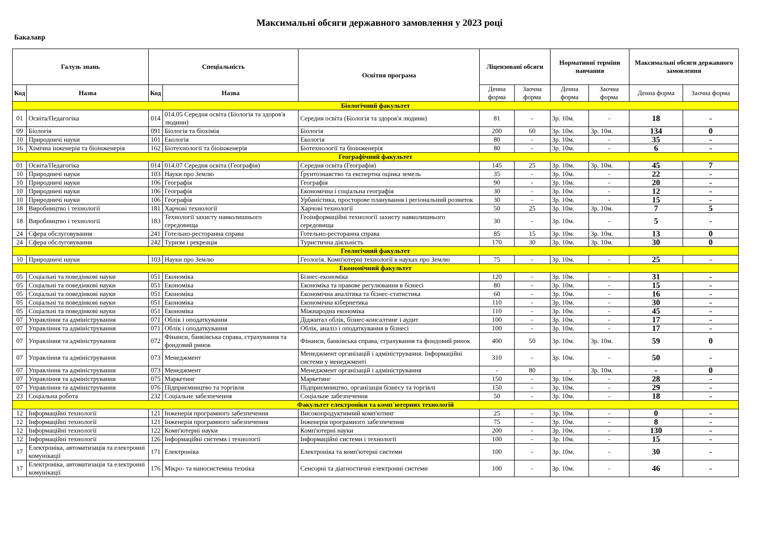Максимальні обсяги державного замовлення у 2023 році
Бакалавр
| Галузь знань | | Спеціальність | | Освітня програма | Ліцензовані обсяги | | Нормативні терміни навчання | | Максимальні обсяги державного замовлення | |
| --- | --- | --- | --- | --- | --- | --- | --- | --- | --- | --- |
| Код | Назва | Код | Назва | | Денна форма | Заочна форма | Денна форма | Заочна форма | Денна форма | Заочна форма |
| Біологічний факультет | | | | | | | | | | |
| 01 | Освіта/Педагогіка | 014 | 014.05 Середня освіта (Біологія та здоров'я людини) | Середня освіта (Біологія та здоров'я людини) | 81 | - | 3р. 10м. | - | 18 | - |
| 09 | Біологія | 091 | Біологія та біохімія | Біологія | 200 | 60 | 3р. 10м. | 3р. 10м. | 134 | 0 |
| 10 | Природничі науки | 101 | Екологія | Екологія | 80 | - | 3р. 10м. | - | 35 | - |
| 16 | Хімічна інженерія та біоінженерія | 162 | Біотехнології та біоінженерія | Біотехнології та біоінженерія | 80 | - | 3р. 10м. | - | 6 | - |
| Географічний факультет | | | | | | | | | | |
| 01 | Освіта/Педагогіка | 014 | 014.07 Середня освіта (Географія) | Середня освіта (Географія) | 145 | 25 | 3р. 10м. | 3р. 10м. | 45 | 7 |
| 10 | Природничі науки | 103 | Науки про Землю | Ґрунтознавство та експертна оцінка земель | 35 | - | 3р. 10м. | - | 22 | - |
| 10 | Природничі науки | 106 | Географія | Географія | 90 | - | 3р. 10м. | - | 20 | - |
| 10 | Природничі науки | 106 | Географія | Економічна і соціальна географія | 30 | - | 3р. 10м. | - | 12 | - |
| 10 | Природничі науки | 106 | Географія | Урбаністика, просторове планування і регіональний розвиток | 30 | - | 3р. 10м. | - | 15 | - |
| 18 | Виробництво і технології | 181 | Харчові технології | Харчові технології | 50 | 25 | 3р. 10м. | 3р. 10м. | 7 | 5 |
| 18 | Виробництво і технології | 183 | Технології захисту навколишнього середовища | Геоінформаційні технології захисту навколишнього середовища | 30 | - | 3р. 10м. | - | 5 | - |
| 24 | Сфера обслуговування | 241 | Готельно-ресторанна справа | Готельно-ресторанна справа | 85 | 15 | 3р. 10м. | 3р. 10м. | 13 | 0 |
| 24 | Сфера обслуговування | 242 | Туризм і рекреація | Туристична діяльність | 170 | 30 | 3р. 10м. | 3р. 10м. | 30 | 0 |
| Геологічний факультет | | | | | | | | | | |
| 10 | Природничі науки | 103 | Науки про Землю | Геологія. Комп'ютерні технології в науках про Землю | 75 | - | 3р. 10м. | - | 25 | - |
| Економічний факультет | | | | | | | | | | |
| 05 | Соціальні та поведінкові науки | 051 | Економіка | Бізнес-економіка | 120 | - | 3р. 10м. | - | 31 | - |
| 05 | Соціальні та поведінкові науки | 051 | Економіка | Економіка та правове регулювання в бізнесі | 80 | - | 3р. 10м. | - | 15 | - |
| 05 | Соціальні та поведінкові науки | 051 | Економіка | Економічна аналітика та бізнес-статистика | 60 | - | 3р. 10м. | - | 16 | - |
| 05 | Соціальні та поведінкові науки | 051 | Економіка | Економічна кібернетика | 110 | - | 3р. 10м. | - | 30 | - |
| 05 | Соціальні та поведінкові науки | 051 | Економіка | Міжнародна економіка | 110 | - | 3р. 10м. | - | 45 | - |
| 07 | Управління та адміністрування | 071 | Облік і оподаткування | Діджитал облік, бізнес-консалтинг і аудит | 100 | - | 3р. 10м. | - | 17 | - |
| 07 | Управління та адміністрування | 071 | Облік і оподаткування | Облік, аналіз і оподаткування в бізнесі | 100 | - | 3р. 10м. | - | 17 | - |
| 07 | Управління та адміністрування | 072 | Фінанси, банківська справа, страхування та фондовий ринок | Фінанси, банківська справа, страхування та фондовий ринок | 400 | 50 | 3р. 10м. | 3р. 10м. | 59 | 0 |
| 07 | Управління та адміністрування | 073 | Менеджмент | Менеджмент організацій і адміністрування. Інформаційні системи у менеджменті | 310 | - | 3р. 10м. | - | 50 | - |
| 07 | Управління та адміністрування | 073 | Менеджмент | Менеджмент організацій і адміністрування | - | 80 | - | 3р. 10м. | - | 0 |
| 07 | Управління та адміністрування | 075 | Маркетинг | Маркетинг | 150 | - | 3р. 10м. | - | 28 | - |
| 07 | Управління та адміністрування | 076 | Підприємництво та торгівля | Підприємництво, організація бізнесу та торгівлі | 150 | - | 3р. 10м. | - | 29 | - |
| 23 | Соціальна робота | 232 | Соціальне забезпечення | Соціальне забезпечення | 50 | - | 3р. 10м. | - | 18 | - |
| Факультет електроніки та комп`ютерних технологій | | | | | | | | | | |
| 12 | Інформаційні технології | 121 | Інженерія програмного забезпечення | Високопродуктивний комп'ютинг | 25 | - | 3р. 10м. | - | 0 | - |
| 12 | Інформаційні технології | 121 | Інженерія програмного забезпечення | Інженерія програмного забезпечення | 75 | - | 3р. 10м. | - | 8 | - |
| 12 | Інформаційні технології | 122 | Комп'ютерні науки | Комп'ютерні науки | 200 | - | 3р. 10м. | - | 130 | - |
| 12 | Інформаційні технології | 126 | Інформаційні системи і технології | Інформаційні системи і технології | 100 | - | 3р. 10м. | - | 15 | - |
| 17 | Електроніка, автоматизація та електронні комунікації | 171 | Електроніка | Електроніка та комп'ютерні системи | 100 | - | 3р. 10м. | - | 30 | - |
| 17 | Електроніка, автоматизація та електронні комунікації | 176 | Мікро- та наносистемна техніка | Сенсорні та діагностичні електронні системи | 100 | - | 3р. 10м. | - | 46 | - |